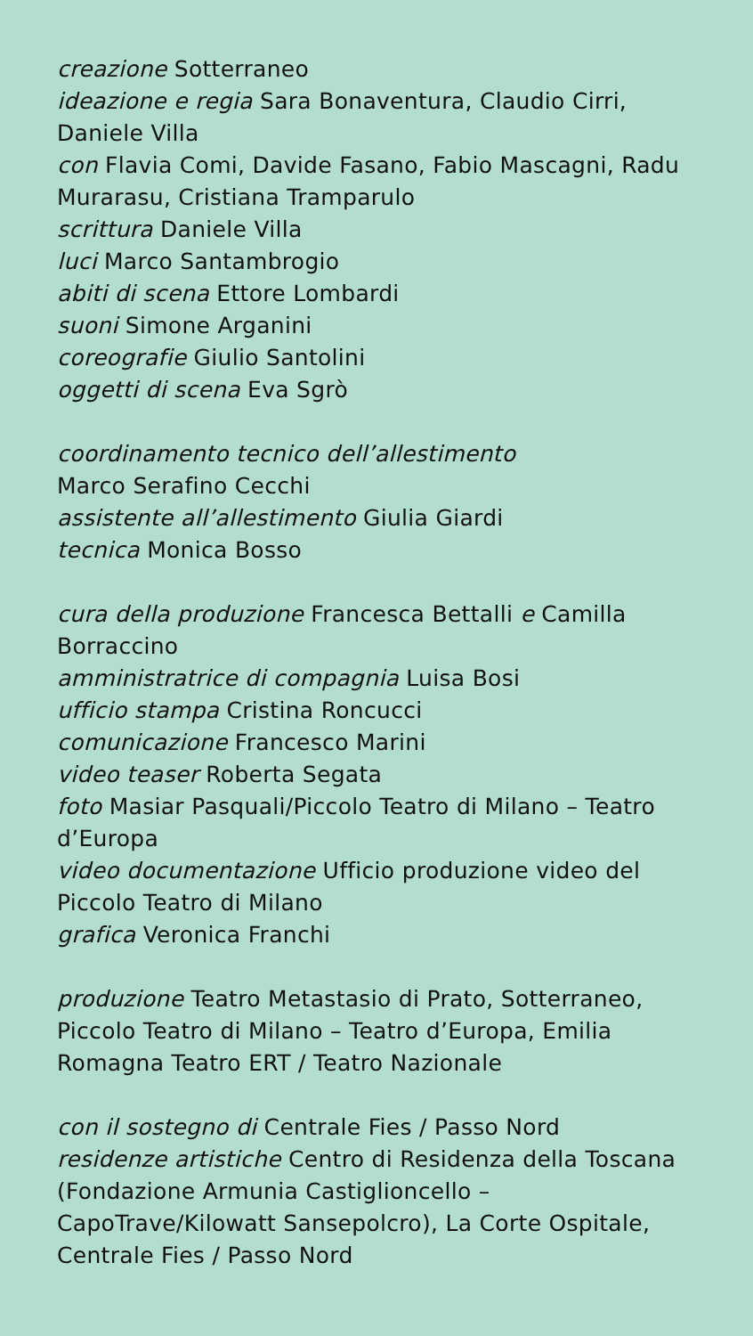creazione Sotterraneo
ideazione e regia Sara Bonaventura, Claudio Cirri, Daniele Villa
con Flavia Comi, Davide Fasano, Fabio Mascagni, Radu Murarasu, Cristiana Tramparulo
scrittura Daniele Villa
luci Marco Santambrogio
abiti di scena Ettore Lombardi
suoni Simone Arganini
coreografie Giulio Santolini
oggetti di scena Eva Sgrò
coordinamento tecnico dell’allestimento
Marco Serafino Cecchi
assistente all’allestimento Giulia Giardi
tecnica Monica Bosso
cura della produzione Francesca Bettalli e Camilla Borraccino
amministratrice di compagnia Luisa Bosi
ufficio stampa Cristina Roncucci
comunicazione Francesco Marini
video teaser Roberta Segata
foto Masiar Pasquali/Piccolo Teatro di Milano – Teatro d’Europa
video documentazione Ufficio produzione video del Piccolo Teatro di Milano
grafica Veronica Franchi
produzione Teatro Metastasio di Prato, Sotterraneo, Piccolo Teatro di Milano – Teatro d’Europa, Emilia Romagna Teatro ERT / Teatro Nazionale
con il sostegno di Centrale Fies / Passo Nord
residenze artistiche Centro di Residenza della Toscana (Fondazione Armunia Castiglioncello – CapoTrave/Kilowatt Sansepolcro), La Corte Ospitale, Centrale Fies / Passo Nord